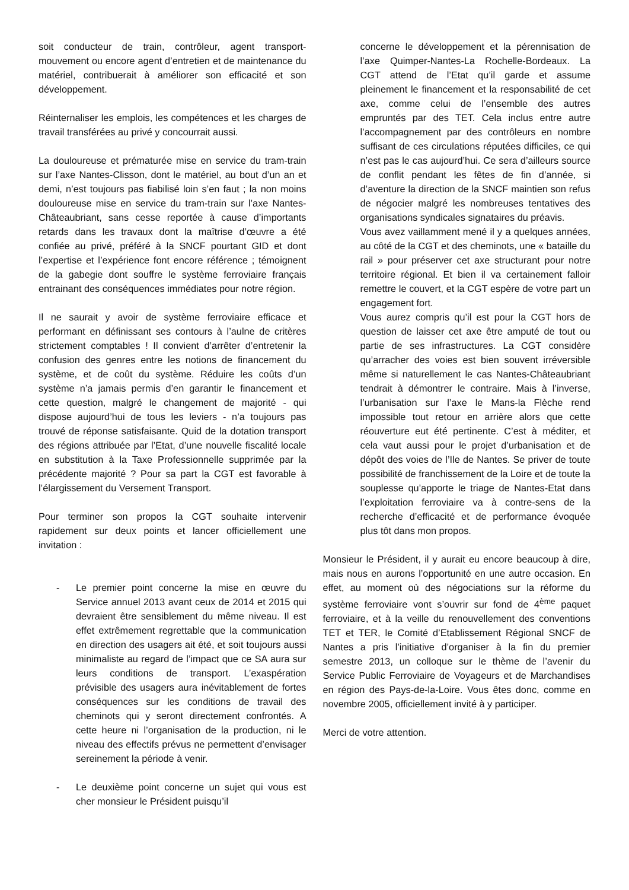soit conducteur de train, contrôleur, agent transport-mouvement ou encore agent d’entretien et de maintenance du matériel, contribuerait à améliorer son efficacité et son développement.
Réinternaliser les emplois, les compétences et les charges de travail transférées au privé y concourrait aussi.
La douloureuse et prématurée mise en service du tram-train sur l’axe Nantes-Clisson, dont le matériel, au bout d’un an et demi, n’est toujours pas fiabilisé loin s’en faut ; la non moins douloureuse mise en service du tram-train sur l’axe Nantes-Châteaubriant, sans cesse reportée à cause d’importants retards dans les travaux dont la maîtrise d’œuvre a été confiée au privé, préféré à la SNCF pourtant GID et dont l’expertise et l’expérience font encore référence ; témoignent de la gabegie dont souffre le système ferroviaire français entrainant des conséquences immédiates pour notre région.
Il ne saurait y avoir de système ferroviaire efficace et performant en définissant ses contours à l’aulne de critères strictement comptables ! Il convient d’arrêter d’entretenir la confusion des genres entre les notions de financement du système, et de coût du système. Réduire les coûts d’un système n’a jamais permis d’en garantir le financement et cette question, malgré le changement de majorité - qui dispose aujourd’hui de tous les leviers - n’a toujours pas trouvé de réponse satisfaisante. Quid de la dotation transport des régions attribuée par l’Etat, d’une nouvelle fiscalité locale en substitution à la Taxe Professionnelle supprimée par la précédente majorité ? Pour sa part la CGT est favorable à l’élargissement du Versement Transport.
Pour terminer son propos la CGT souhaite intervenir rapidement sur deux points et lancer officiellement une invitation :
- Le premier point concerne la mise en œuvre du Service annuel 2013 avant ceux de 2014 et 2015 qui devraient être sensiblement du même niveau. Il est effet extrêmement regrettable que la communication en direction des usagers ait été, et soit toujours aussi minimaliste au regard de l’impact que ce SA aura sur leurs conditions de transport. L’exaspération prévisible des usagers aura inévitablement de fortes conséquences sur les conditions de travail des cheminots qui y seront directement confrontés. A cette heure ni l’organisation de la production, ni le niveau des effectifs prévus ne permettent d’envisager sereinement la période à venir.
- Le deuxième point concerne un sujet qui vous est cher monsieur le Président puisqu’il
concerne le développement et la pérennisation de l’axe Quimper-Nantes-La Rochelle-Bordeaux. La CGT attend de l’Etat qu’il garde et assume pleinement le financement et la responsabilité de cet axe, comme celui de l’ensemble des autres empruntés par des TET. Cela inclus entre autre l’accompagnement par des contrôleurs en nombre suffisant de ces circulations réputées difficiles, ce qui n’est pas le cas aujourd’hui. Ce sera d’ailleurs source de conflit pendant les fêtes de fin d’année, si d’aventure la direction de la SNCF maintien son refus de négocier malgré les nombreuses tentatives des organisations syndicales signataires du préavis.
Vous avez vaillamment mené il y a quelques années, au côté de la CGT et des cheminots, une « bataille du rail » pour préserver cet axe structurant pour notre territoire régional. Et bien il va certainement falloir remettre le couvert, et la CGT espère de votre part un engagement fort.
Vous aurez compris qu’il est pour la CGT hors de question de laisser cet axe être amputé de tout ou partie de ses infrastructures. La CGT considère qu’arracher des voies est bien souvent irréversible même si naturellement le cas Nantes-Châteaubriant tendrait à démontrer le contraire. Mais à l’inverse, l’urbanisation sur l’axe le Mans-la Flèche rend impossible tout retour en arrière alors que cette réouverture eut été pertinente. C’est à méditer, et cela vaut aussi pour le projet d’urbanisation et de dépôt des voies de l’Ile de Nantes. Se priver de toute possibilité de franchissement de la Loire et de toute la souplesse qu’apporte le triage de Nantes-Etat dans l’exploitation ferroviaire va à contre-sens de la recherche d’efficacité et de performance évoquée plus tôt dans mon propos.
Monsieur le Président, il y aurait eu encore beaucoup à dire, mais nous en aurons l’opportunité en une autre occasion. En effet, au moment où des négociations sur la réforme du système ferroviaire vont s’ouvrir sur fond de 4<sup>ème</sup> paquet ferroviaire, et à la veille du renouvellement des conventions TET et TER, le Comité d’Etablissement Régional SNCF de Nantes a pris l’initiative d’organiser à la fin du premier semestre 2013, un colloque sur le thème de l’avenir du Service Public Ferroviaire de Voyageurs et de Marchandises en région des Pays-de-la-Loire. Vous êtes donc, comme en novembre 2005, officiellement invité à y participer.
Merci de votre attention.